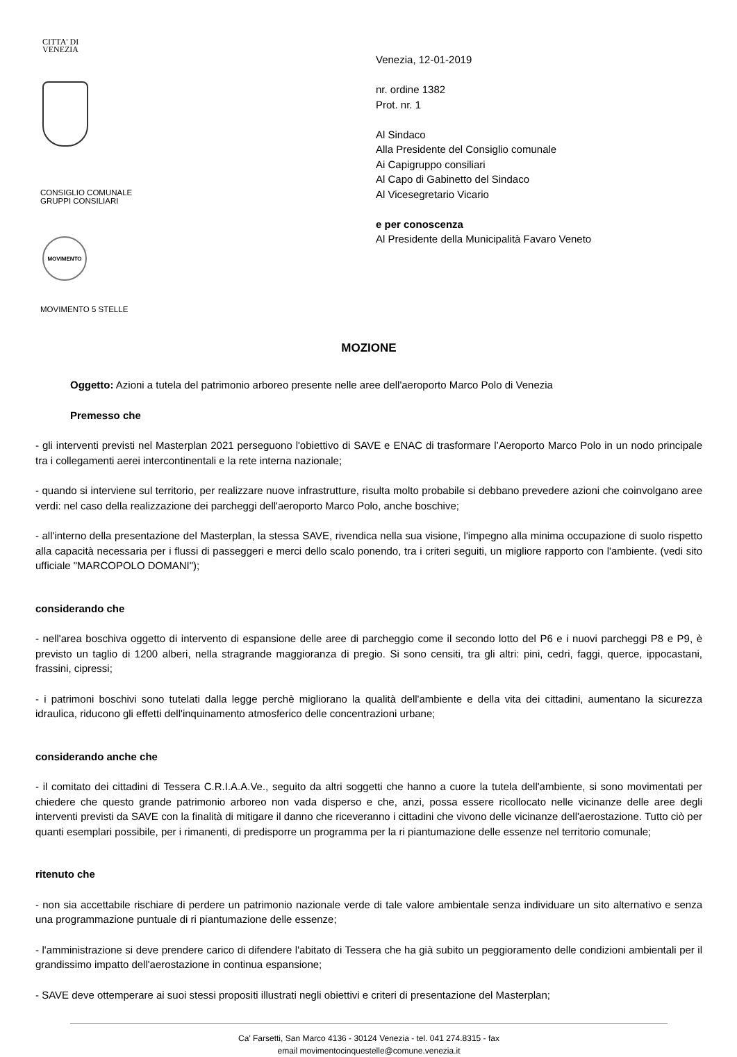CITTA' DI
VENEZIA
CONSIGLIO COMUNALE
GRUPPI CONSILIARI
MOVIMENTO
MOVIMENTO 5 STELLE
Venezia, 12-01-2019
nr. ordine 1382
Prot. nr. 1
Al Sindaco
Alla Presidente del Consiglio comunale
Ai Capigruppo consiliari
Al Capo di Gabinetto del Sindaco
Al Vicesegretario Vicario
e per conoscenza
Al Presidente della Municipalità Favaro Veneto
MOZIONE
Oggetto: Azioni a tutela del patrimonio arboreo presente nelle aree dell'aeroporto Marco Polo di Venezia
Premesso che
- gli interventi previsti nel Masterplan 2021 perseguono l'obiettivo di SAVE e ENAC di trasformare l’Aeroporto Marco Polo in un nodo principale tra i collegamenti aerei intercontinentali e la rete interna nazionale;
- quando si interviene sul territorio, per realizzare nuove infrastrutture, risulta molto probabile si debbano prevedere azioni che coinvolgano aree verdi: nel caso della realizzazione dei parcheggi dell'aeroporto Marco Polo, anche boschive;
- all'interno della presentazione del Masterplan, la stessa SAVE, rivendica nella sua visione, l'impegno alla minima occupazione di suolo rispetto alla capacità necessaria per i flussi di passeggeri e merci dello scalo ponendo, tra i criteri seguiti, un migliore rapporto con l'ambiente. (vedi sito ufficiale "MARCOPOLO DOMANI");
considerando che
- nell'area boschiva oggetto di intervento di espansione delle aree di parcheggio come il secondo lotto del P6 e i nuovi parcheggi P8 e P9, è previsto un taglio di 1200 alberi, nella stragrande maggioranza di pregio. Si sono censiti, tra gli altri: pini, cedri, faggi, querce, ippocastani, frassini, cipressi;
- i patrimoni boschivi sono tutelati dalla legge perchè migliorano la qualità dell'ambiente e della vita dei cittadini, aumentano la sicurezza idraulica, riducono gli effetti dell'inquinamento atmosferico delle concentrazioni urbane;
considerando anche che
- il comitato dei cittadini di Tessera C.R.I.A.A.Ve., seguito da altri soggetti che hanno a cuore la tutela dell'ambiente, si sono movimentati per chiedere che questo grande patrimonio arboreo non vada disperso e che, anzi, possa essere ricollocato nelle vicinanze delle aree degli interventi previsti da SAVE con la finalità di mitigare il danno che riceveranno i cittadini che vivono delle vicinanze dell'aerostazione. Tutto ciò per quanti esemplari possibile, per i rimanenti, di predisporre un programma per la ri piantumazione delle essenze nel territorio comunale;
ritenuto che
- non sia accettabile rischiare di perdere un patrimonio nazionale verde di tale valore ambientale senza individuare un sito alternativo e senza una programmazione puntuale di ri piantumazione delle essenze;
- l'amministrazione si deve prendere carico di difendere l'abitato di Tessera che ha già subito un peggioramento delle condizioni ambientali per il grandissimo impatto dell'aerostazione in continua espansione;
- SAVE deve ottemperare ai suoi stessi propositi illustrati negli obiettivi e criteri di presentazione del Masterplan;
Ca' Farsetti, San Marco 4136 - 30124 Venezia - tel. 041 274.8315 - fax
email movimentocinquestelle@comune.venezia.it